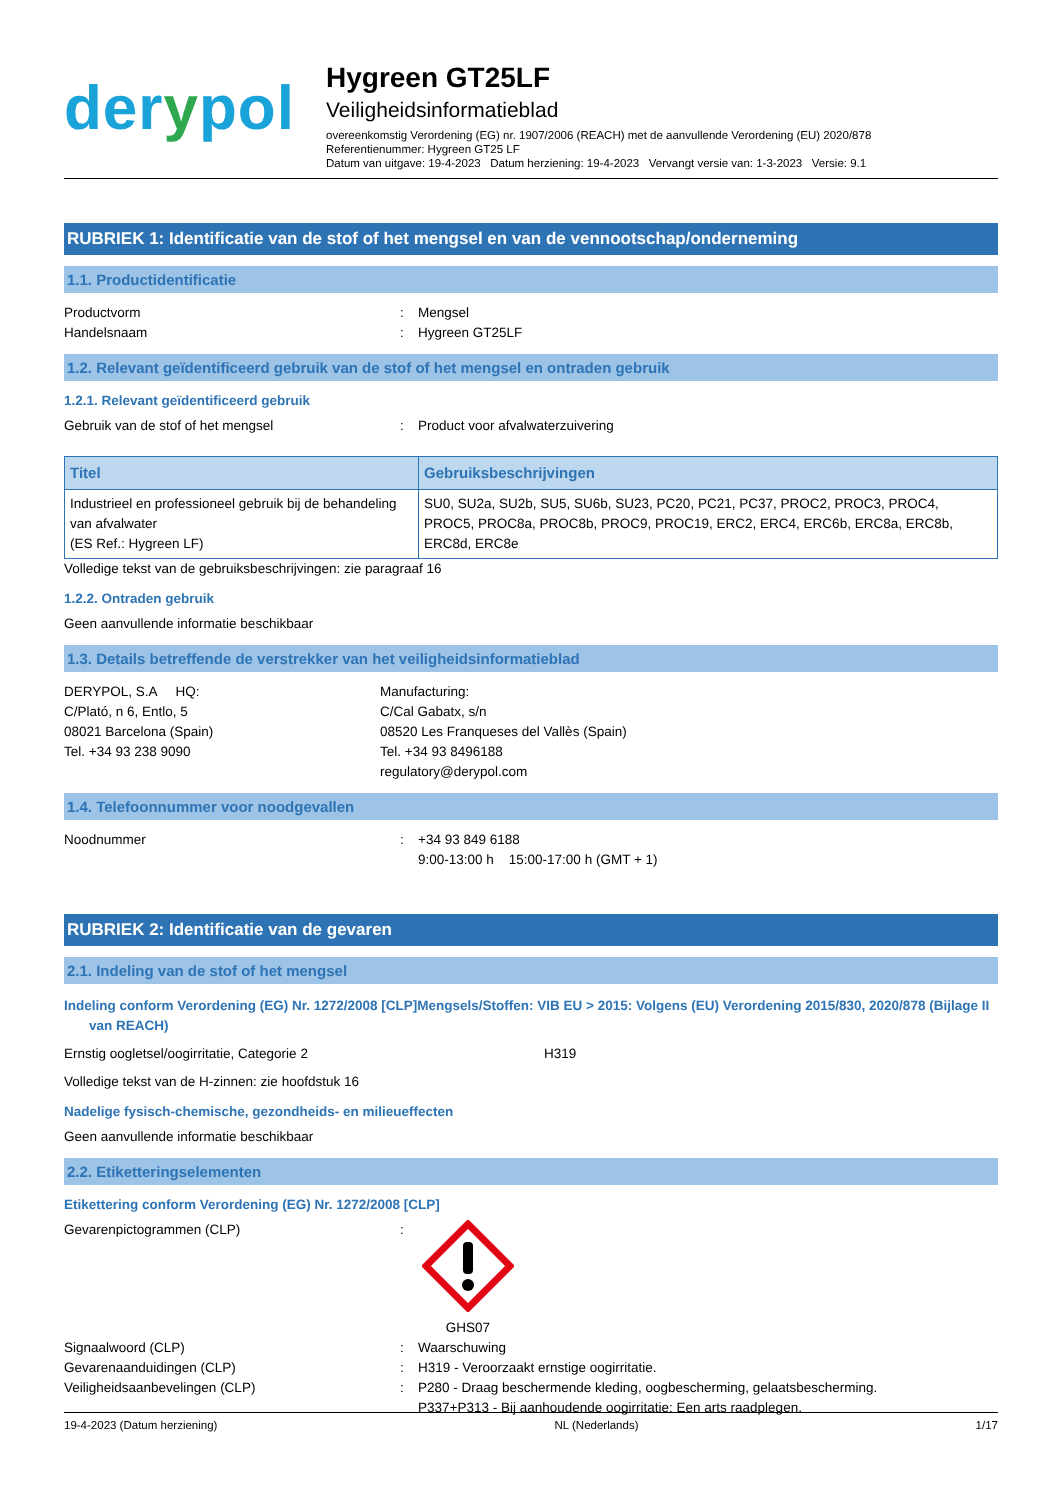derypol
Hygreen GT25LF
Veiligheidsinformatieblad
overeenkomstig Verordening (EG) nr. 1907/2006 (REACH) met de aanvullende Verordening (EU) 2020/878
Referentienummer: Hygreen GT25 LF
Datum van uitgave: 19-4-2023 Datum herziening: 19-4-2023 Vervangt versie van: 1-3-2023 Versie: 9.1
RUBRIEK 1: Identificatie van de stof of het mengsel en van de vennootschap/onderneming
1.1. Productidentificatie
Productvorm : Mengsel
Handelsnaam : Hygreen GT25LF
1.2. Relevant geïdentificeerd gebruik van de stof of het mengsel en ontraden gebruik
1.2.1. Relevant geïdentificeerd gebruik
Gebruik van de stof of het mengsel : Product voor afvalwaterzuivering
| Titel | Gebruiksbeschrijvingen |
| --- | --- |
| Industrieel en professioneel gebruik bij de behandeling van afvalwater (ES Ref.: Hygreen LF) | SU0, SU2a, SU2b, SU5, SU6b, SU23, PC20, PC21, PC37, PROC2, PROC3, PROC4, PROC5, PROC8a, PROC8b, PROC9, PROC19, ERC2, ERC4, ERC6b, ERC8a, ERC8b, ERC8d, ERC8e |
Volledige tekst van de gebruiksbeschrijvingen: zie paragraaf 16
1.2.2. Ontraden gebruik
Geen aanvullende informatie beschikbaar
1.3. Details betreffende de verstrekker van het veiligheidsinformatieblad
DERYPOL, S.A HQ:
C/Plató, n 6, Entlo, 5
08021 Barcelona (Spain)
Tel. +34 93 238 9090
Manufacturing:
C/Cal Gabatx, s/n
08520 Les Franqueses del Vallès (Spain)
Tel. +34 93 8496188
regulatory@derypol.com
1.4. Telefoonnummer voor noodgevallen
Noodnummer : +34 93 849 6188
9:00-13:00 h 15:00-17:00 h (GMT + 1)
RUBRIEK 2: Identificatie van de gevaren
2.1. Indeling van de stof of het mengsel
Indeling conform Verordening (EG) Nr. 1272/2008 [CLP]Mengsels/Stoffen: VIB EU > 2015: Volgens (EU) Verordening 2015/830, 2020/878 (Bijlage II van REACH)
Ernstig oogletsel/oogirritatie, Categorie 2 H319
Volledige tekst van de H-zinnen: zie hoofdstuk 16
Nadelige fysisch-chemische, gezondheids- en milieueffecten
Geen aanvullende informatie beschikbaar
2.2. Etiketteringselementen
Etikettering conform Verordening (EG) Nr. 1272/2008 [CLP]
Gevarenpictogrammen (CLP) :
GHS07
Signaalwoord (CLP) : Waarschuwing
Gevarenaanduidingen (CLP) : H319 - Veroorzaakt ernstige oogirritatie.
Veiligheidsaanbevelingen (CLP) : P280 - Draag beschermende kleding, oogbescherming, gelaatsbescherming.
P337+P313 - Bij aanhoudende oogirritatie: Een arts raadplegen.
19-4-2023 (Datum herziening) NL (Nederlands) 1/17